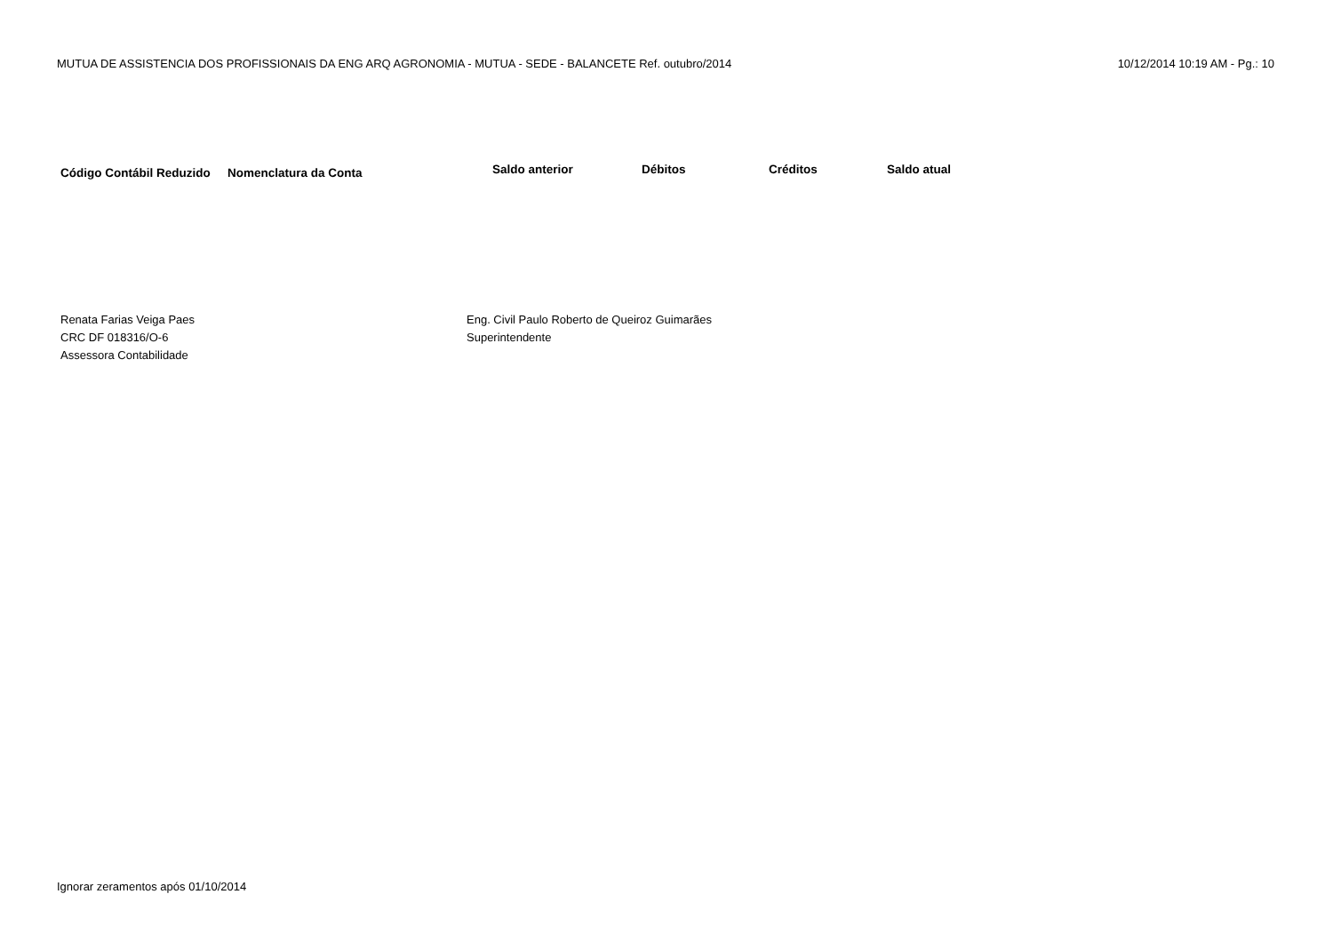MUTUA DE ASSISTENCIA DOS PROFISSIONAIS DA ENG ARQ AGRONOMIA - MUTUA - SEDE - BALANCETE Ref. outubro/2014 10/12/2014 10:19 AM - Pg.: 10
| Código Contábil Reduzido | Nomenclatura da Conta | Saldo anterior | Débitos | Créditos | Saldo atual |
| --- | --- | --- | --- | --- | --- |
Renata Farias Veiga Paes
CRC DF 018316/O-6
Assessora Contabilidade
Eng. Civil Paulo Roberto de Queiroz Guimarães
Superintendente
Ignorar zeramentos após 01/10/2014